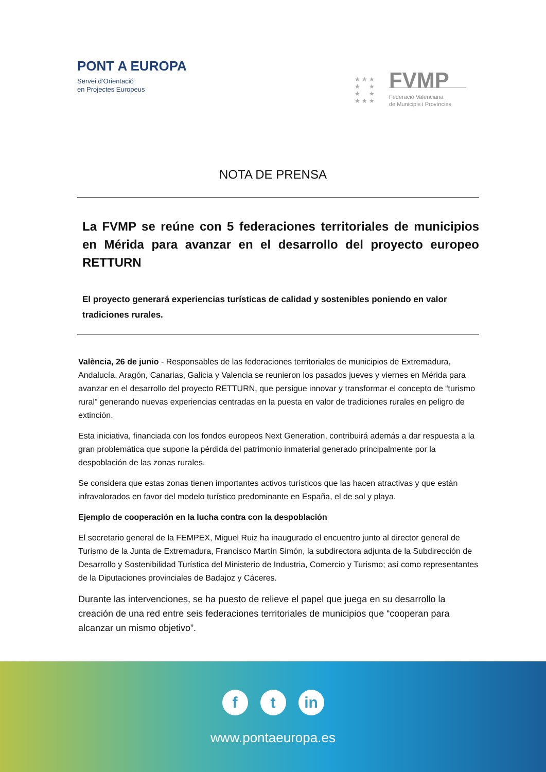PONT A EUROPA
Servei d’Orientació
en Projectes Europeus
★ ★ ★
★ ★
★ ★
★ ★ ★
FVMP
Federació Valenciana
de Municipis i Províncies
NOTA DE PRENSA
La FVMP se reúne con 5 federaciones territoriales de municipios en Mérida para avanzar en el desarrollo del proyecto europeo RETTURN
El proyecto generará experiencias turísticas de calidad y sostenibles poniendo en valor tradiciones rurales.
València, 26 de junio - Responsables de las federaciones territoriales de municipios de Extremadura, Andalucía, Aragón, Canarias, Galicia y Valencia se reunieron los pasados jueves y viernes en Mérida para avanzar en el desarrollo del proyecto RETTURN, que persigue innovar y transformar el concepto de “turismo rural” generando nuevas experiencias centradas en la puesta en valor de tradiciones rurales en peligro de extinción.
Esta iniciativa, financiada con los fondos europeos Next Generation, contribuirá además a dar respuesta a la gran problemática que supone la pérdida del patrimonio inmaterial generado principalmente por la despoblación de las zonas rurales.
Se considera que estas zonas tienen importantes activos turísticos que las hacen atractivas y que están infravalorados en favor del modelo turístico predominante en España, el de sol y playa.
Ejemplo de cooperación en la lucha contra con la despoblación
El secretario general de la FEMPEX, Miguel Ruiz ha inaugurado el encuentro junto al director general de Turismo de la Junta de Extremadura, Francisco Martín Simón, la subdirectora adjunta de la Subdirección de Desarrollo y Sostenibilidad Turística del Ministerio de Industria, Comercio y Turismo; así como representantes de la Diputaciones provinciales de Badajoz y Cáceres.
Durante las intervenciones, se ha puesto de relieve el papel que juega en su desarrollo la creación de una red entre seis federaciones territoriales de municipios que “cooperan para alcanzar un mismo objetivo”.
ft in
www.pontaeuropa.es